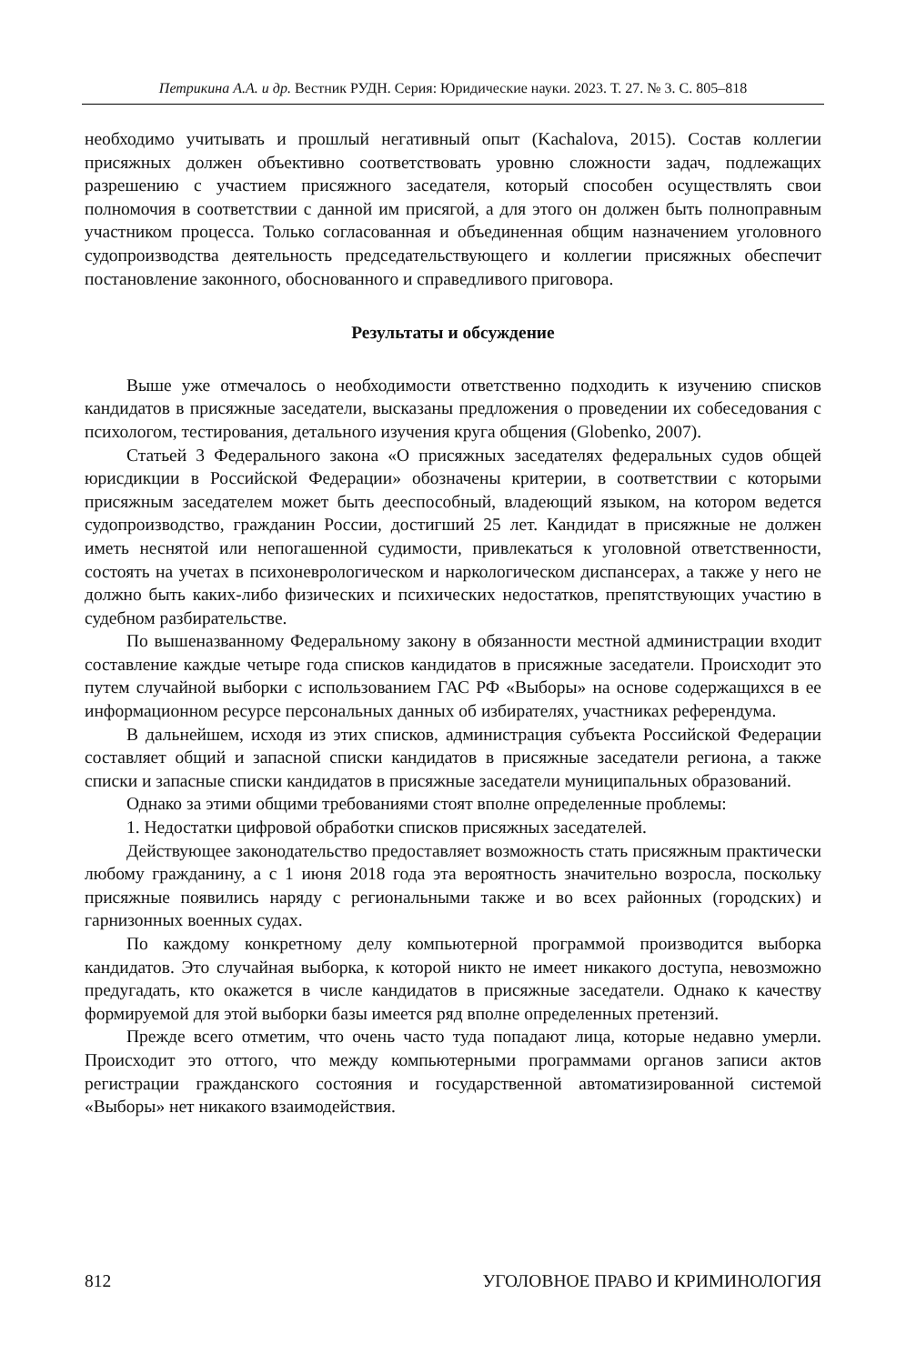Петрикина А.А. и др. Вестник РУДН. Серия: Юридические науки. 2023. Т. 27. № 3. С. 805–818
необходимо учитывать и прошлый негативный опыт (Kachalova, 2015). Состав коллегии присяжных должен объективно соответствовать уровню сложности задач, подлежащих разрешению с участием присяжного заседателя, который способен осуществлять свои полномочия в соответствии с данной им присягой, а для этого он должен быть полноправным участником процесса. Только согласованная и объединенная общим назначением уголовного судопроизводства деятельность председательствующего и коллегии присяжных обеспечит постановление законного, обоснованного и справедливого приговора.
Результаты и обсуждение
Выше уже отмечалось о необходимости ответственно подходить к изучению списков кандидатов в присяжные заседатели, высказаны предложения о проведении их собеседования с психологом, тестирования, детального изучения круга общения (Globenko, 2007).
Статьей 3 Федерального закона «О присяжных заседателях федеральных судов общей юрисдикции в Российской Федерации» обозначены критерии, в соответствии с которыми присяжным заседателем может быть дееспособный, владеющий языком, на котором ведется судопроизводство, гражданин России, достигший 25 лет. Кандидат в присяжные не должен иметь неснятой или непогашенной судимости, привлекаться к уголовной ответственности, состоять на учетах в психоневрологическом и наркологическом диспансерах, а также у него не должно быть каких-либо физических и психических недостатков, препятствующих участию в судебном разбирательстве.
По вышеназванному Федеральному закону в обязанности местной администрации входит составление каждые четыре года списков кандидатов в присяжные заседатели. Происходит это путем случайной выборки с использованием ГАС РФ «Выборы» на основе содержащихся в ее информационном ресурсе персональных данных об избирателях, участниках референдума.
В дальнейшем, исходя из этих списков, администрация субъекта Российской Федерации составляет общий и запасной списки кандидатов в присяжные заседатели региона, а также списки и запасные списки кандидатов в присяжные заседатели муниципальных образований.
Однако за этими общими требованиями стоят вполне определенные проблемы:
1. Недостатки цифровой обработки списков присяжных заседателей.
Действующее законодательство предоставляет возможность стать присяжным практически любому гражданину, а с 1 июня 2018 года эта вероятность значительно возросла, поскольку присяжные появились наряду с региональными также и во всех районных (городских) и гарнизонных военных судах.
По каждому конкретному делу компьютерной программой производится выборка кандидатов. Это случайная выборка, к которой никто не имеет никакого доступа, невозможно предугадать, кто окажется в числе кандидатов в присяжные заседатели. Однако к качеству формируемой для этой выборки базы имеется ряд вполне определенных претензий.
Прежде всего отметим, что очень часто туда попадают лица, которые недавно умерли. Происходит это оттого, что между компьютерными программами органов записи актов регистрации гражданского состояния и государственной автоматизированной системой «Выборы» нет никакого взаимодействия.
812 УГОЛОВНОЕ ПРАВО И КРИМИНОЛОГИЯ